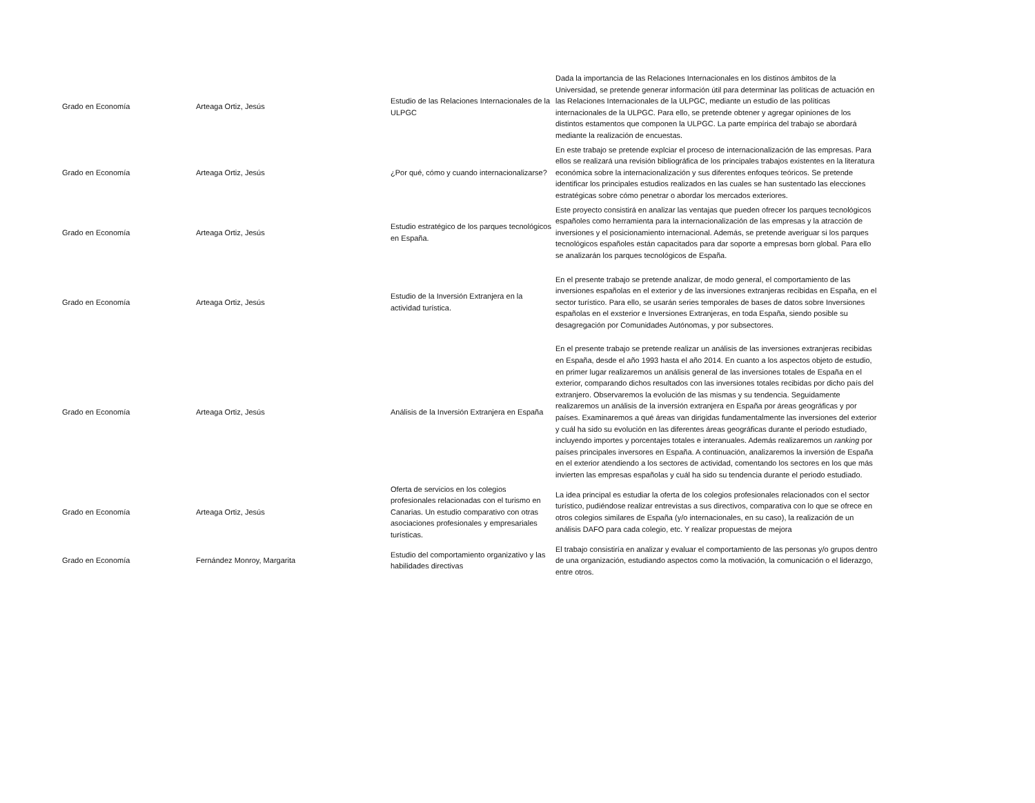| Grado en Economía | Arteaga Ortiz, Jesús | Estudio de las Relaciones Internacionales de la ULPGC | Dada la importancia de las Relaciones Internacionales en los distinos ámbitos de la Universidad, se pretende generar información útil para determinar las políticas de actuación en las Relaciones Internacionales de la ULPGC, mediante un estudio de las políticas internacionales de la ULPGC. Para ello, se pretende obtener y agregar opiniones de los distintos estamentos que componen la ULPGC. La parte empírica del trabajo se abordará mediante la realización de encuestas. |
| Grado en Economía | Arteaga Ortiz, Jesús | ¿Por qué, cómo y cuando internacionalizarse? | En este trabajo se pretende explciar el proceso de internacionalización de las empresas. Para ellos se realizará una revisión bibliográfica de los principales trabajos existentes en la literatura económica sobre la internacionalización y sus diferentes enfoques teóricos. Se pretende identificar los principales estudios realizados en las cuales se han sustentado las elecciones estratégicas sobre cómo penetrar o abordar los mercados exteriores. |
| Grado en Economía | Arteaga Ortiz, Jesús | Estudio estratégico de los parques tecnológicos en España. | Este proyecto consistirá en analizar las ventajas que pueden ofrecer los parques tecnológicos españoles como herramienta para la internacionalización de las empresas y la atracción de inversiones y el posicionamiento internacional. Además, se pretende averiguar si los parques tecnológicos españoles están capacitados para dar soporte a empresas born global. Para ello se analizarán los parques tecnológicos de España. |
| Grado en Economía | Arteaga Ortiz, Jesús | Estudio de la Inversión Extranjera en la actividad turística. | En el presente trabajo se pretende analizar, de modo general, el comportamiento de las inversiones españolas en el exterior y de las inversiones extranjeras recibidas en España, en el sector turístico. Para ello, se usarán series temporales de bases de datos sobre Inversiones españolas en el exsterior e Inversiones Extranjeras, en toda España, siendo posible su desagregación por Comunidades Autónomas, y por subsectores. |
| Grado en Economía | Arteaga Ortiz, Jesús | Análisis de la Inversión Extranjera en España | En el presente trabajo se pretende realizar un análisis de las inversiones extranjeras recibidas en España, desde el año 1993 hasta el año 2014. En cuanto a los aspectos objeto de estudio, en primer lugar realizaremos un análisis general de las inversiones totales de España en el exterior, comparando dichos resultados con las inversiones totales recibidas por dicho país del extranjero. Observaremos la evolución de las mismas y su tendencia. Seguidamente realizaremos un análisis de la inversión extranjera en España por áreas geográficas y por países. Examinaremos a qué áreas van dirigidas fundamentalmente las inversiones del exterior y cuál ha sido su evolución en las diferentes áreas geográficas durante el periodo estudiado, incluyendo importes y porcentajes totales e interanuales. Además realizaremos un ranking por países principales inversores en España. A continuación, analizaremos la inversión de España en el exterior atendiendo a los sectores de actividad, comentando los sectores en los que más invierten las empresas españolas y cuál ha sido su tendencia durante el periodo estudiado. |
| Grado en Economía | Arteaga Ortiz, Jesús | Oferta de servicios en los colegios profesionales relacionadas con el turismo en Canarias. Un estudio comparativo con otras asociaciones profesionales y empresariales turísticas. | La idea principal es estudiar la oferta de los colegios profesionales relacionados con el sector turístico, pudiéndose realizar entrevistas a sus directivos, comparativa con lo que se ofrece en otros colegios similares de España (y/o internacionales, en su caso), la realización de un análisis DAFO para cada colegio, etc. Y realizar propuestas de mejora |
| Grado en Economía | Fernández Monroy, Margarita | Estudio del comportamiento organizativo y las habilidades directivas | El trabajo consistiría en analizar y evaluar el comportamiento de las personas y/o grupos dentro de una organización, estudiando aspectos como la motivación, la comunicación o el liderazgo, entre otros. |